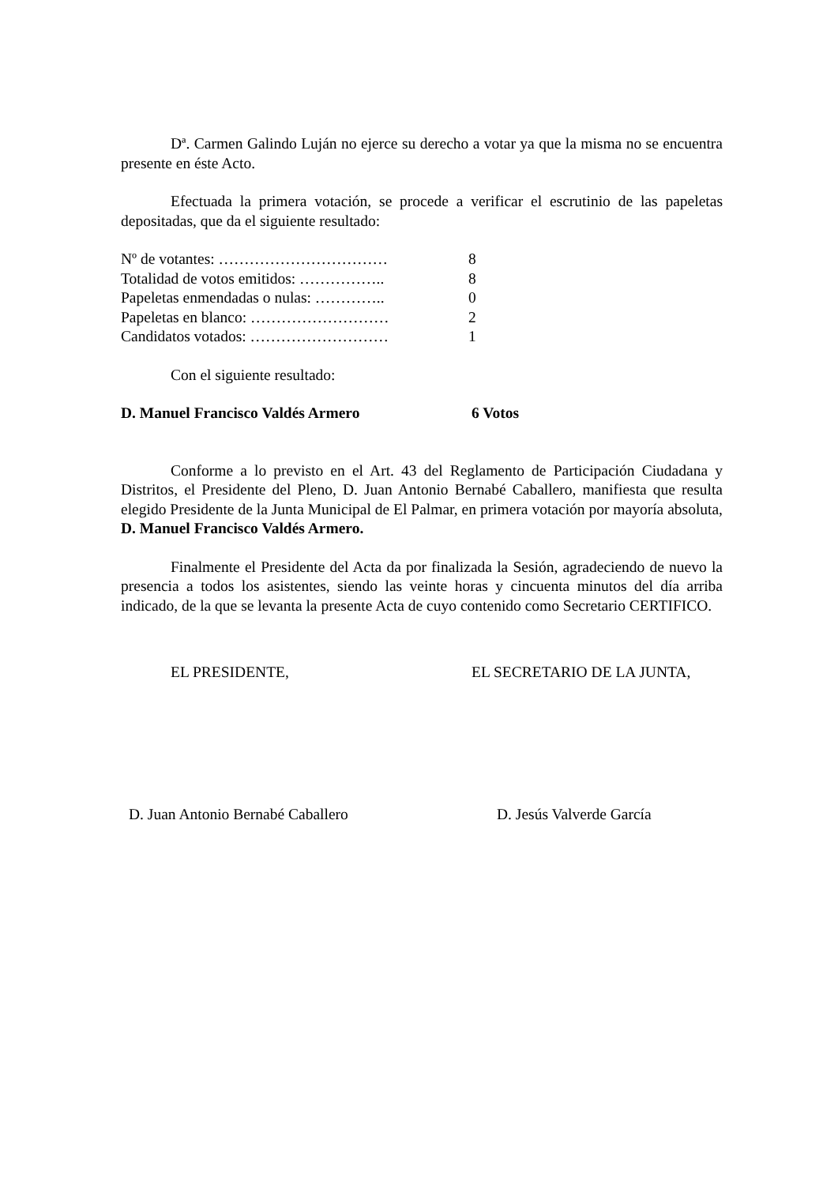Dª. Carmen Galindo Luján no ejerce su derecho a votar ya que la misma no se encuentra presente en éste Acto.
Efectuada la primera votación, se procede a verificar el escrutinio de las papeletas depositadas, que da el siguiente resultado:
| Nº de votantes: …………………………… | 8 |
| Totalidad de votos emitidos: …………….. | 8 |
| Papeletas enmendadas o nulas: ………….. | 0 |
| Papeletas en blanco: ……………………… | 2 |
| Candidatos votados: ……………………… | 1 |
Con el siguiente resultado:
| D. Manuel Francisco Valdés Armero | 6 Votos |
Conforme a lo previsto en el Art. 43 del Reglamento de Participación Ciudadana y Distritos, el Presidente del Pleno, D. Juan Antonio Bernabé Caballero, manifiesta que resulta elegido Presidente de la Junta Municipal de El Palmar, en primera votación por mayoría absoluta, D. Manuel Francisco Valdés Armero.
Finalmente el Presidente del Acta da por finalizada la Sesión, agradeciendo de nuevo la presencia a todos los asistentes, siendo las veinte horas y cincuenta minutos del día arriba indicado, de la que se levanta la presente Acta de cuyo contenido como Secretario CERTIFICO.
EL PRESIDENTE, EL SECRETARIO DE LA JUNTA,
D. Juan Antonio Bernabé Caballero D. Jesús Valverde García